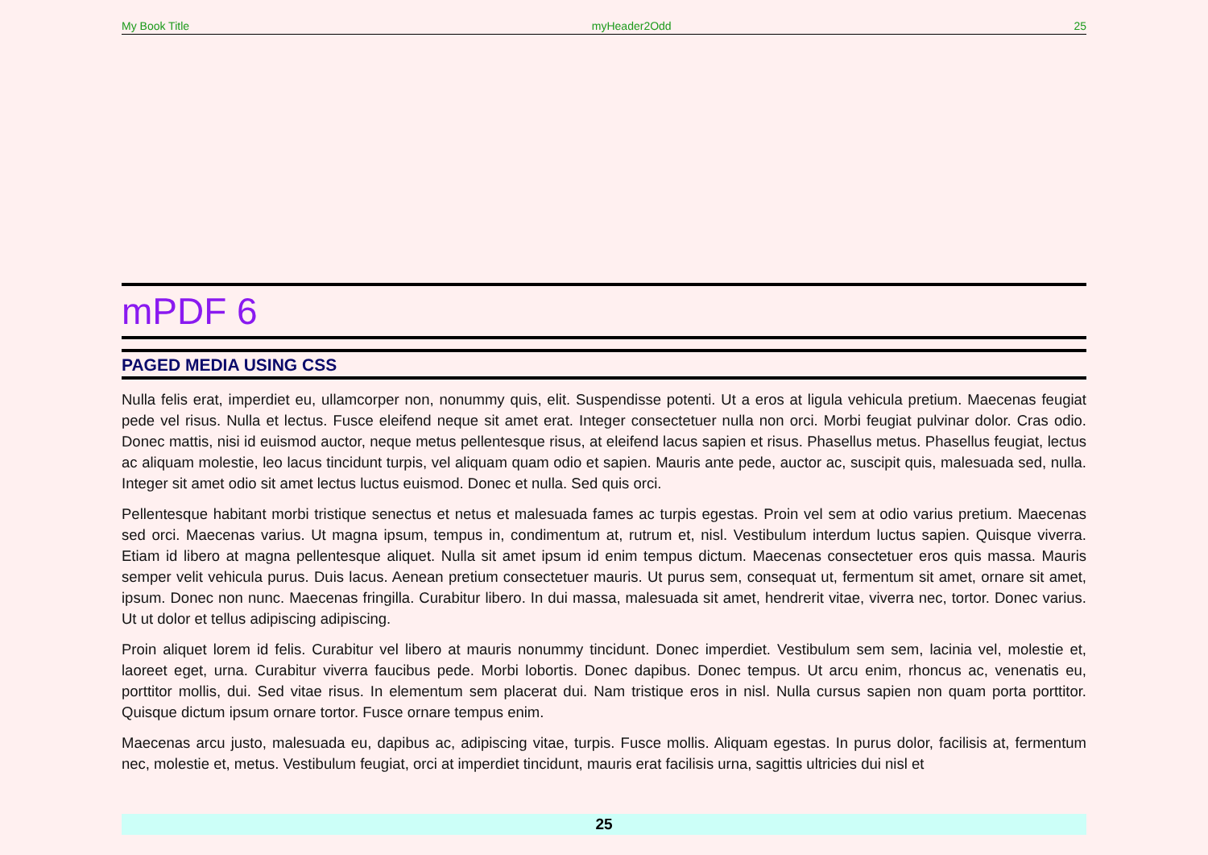My Book Title myHeader2Odd 25
mPDF 6
PAGED MEDIA USING CSS
Nulla felis erat, imperdiet eu, ullamcorper non, nonummy quis, elit. Suspendisse potenti. Ut a eros at ligula vehicula pretium. Maecenas feugiat pede vel risus. Nulla et lectus. Fusce eleifend neque sit amet erat. Integer consectetuer nulla non orci. Morbi feugiat pulvinar dolor. Cras odio. Donec mattis, nisi id euismod auctor, neque metus pellentesque risus, at eleifend lacus sapien et risus. Phasellus metus. Phasellus feugiat, lectus ac aliquam molestie, leo lacus tincidunt turpis, vel aliquam quam odio et sapien. Mauris ante pede, auctor ac, suscipit quis, malesuada sed, nulla. Integer sit amet odio sit amet lectus luctus euismod. Donec et nulla. Sed quis orci.
Pellentesque habitant morbi tristique senectus et netus et malesuada fames ac turpis egestas. Proin vel sem at odio varius pretium. Maecenas sed orci. Maecenas varius. Ut magna ipsum, tempus in, condimentum at, rutrum et, nisl. Vestibulum interdum luctus sapien. Quisque viverra. Etiam id libero at magna pellentesque aliquet. Nulla sit amet ipsum id enim tempus dictum. Maecenas consectetuer eros quis massa. Mauris semper velit vehicula purus. Duis lacus. Aenean pretium consectetuer mauris. Ut purus sem, consequat ut, fermentum sit amet, ornare sit amet, ipsum. Donec non nunc. Maecenas fringilla. Curabitur libero. In dui massa, malesuada sit amet, hendrerit vitae, viverra nec, tortor. Donec varius. Ut ut dolor et tellus adipiscing adipiscing.
Proin aliquet lorem id felis. Curabitur vel libero at mauris nonummy tincidunt. Donec imperdiet. Vestibulum sem sem, lacinia vel, molestie et, laoreet eget, urna. Curabitur viverra faucibus pede. Morbi lobortis. Donec dapibus. Donec tempus. Ut arcu enim, rhoncus ac, venenatis eu, porttitor mollis, dui. Sed vitae risus. In elementum sem placerat dui. Nam tristique eros in nisl. Nulla cursus sapien non quam porta porttitor. Quisque dictum ipsum ornare tortor. Fusce ornare tempus enim.
Maecenas arcu justo, malesuada eu, dapibus ac, adipiscing vitae, turpis. Fusce mollis. Aliquam egestas. In purus dolor, facilisis at, fermentum nec, molestie et, metus. Vestibulum feugiat, orci at imperdiet tincidunt, mauris erat facilisis urna, sagittis ultricies dui nisl et
25